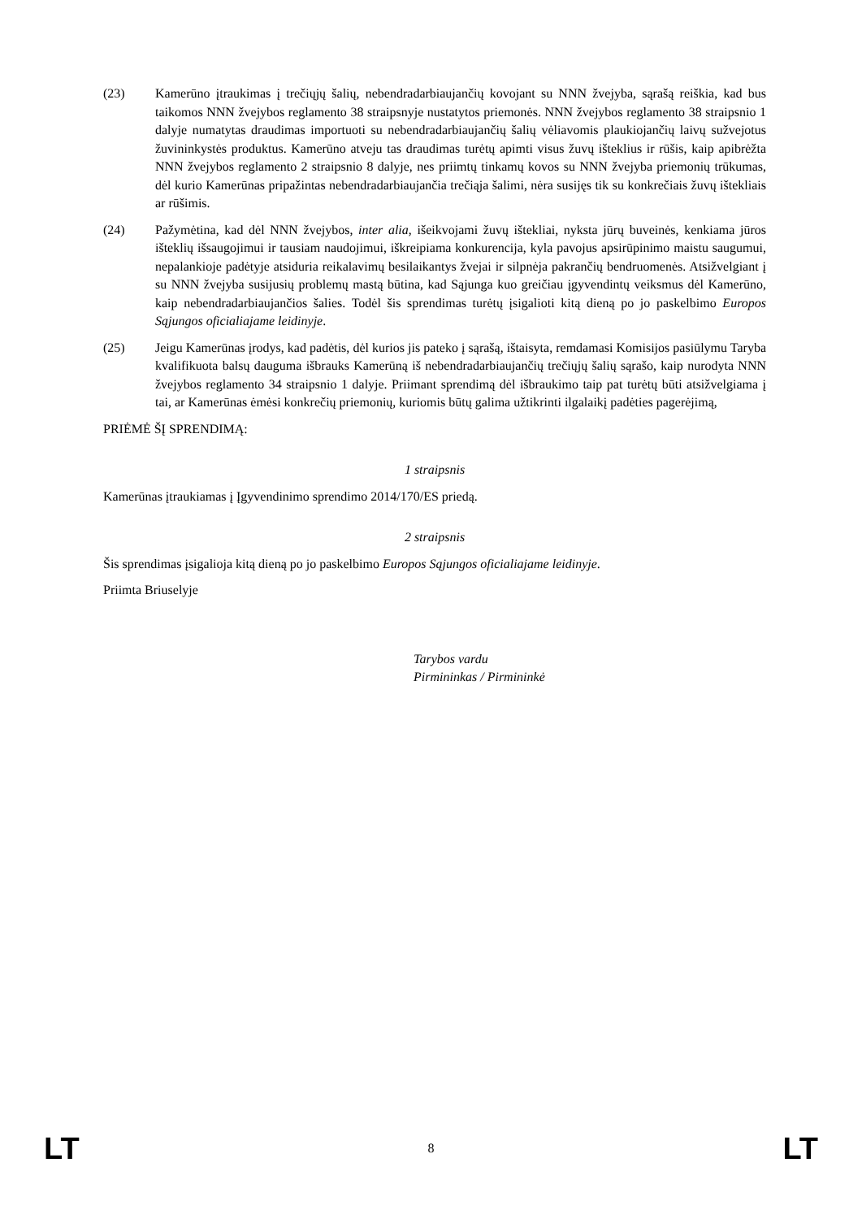(23) Kamerūno įtraukimas į trečiųjų šalių, nebendradarbiaujančių kovojant su NNN žvejyba, sąrašą reiškia, kad bus taikomos NNN žvejybos reglamento 38 straipsnyje nustatytos priemonės. NNN žvejybos reglamento 38 straipsnio 1 dalyje numatytas draudimas importuoti su nebendradarbiaujančių šalių vėliavomis plaukiojančių laivų sužvejotus žuvininkystės produktus. Kamerūno atveju tas draudimas turėtų apimti visus žuvų išteklius ir rūšis, kaip apibrėžta NNN žvejybos reglamento 2 straipsnio 8 dalyje, nes priimtų tinkamų kovos su NNN žvejyba priemonių trūkumas, dėl kurio Kamerūnas pripažintas nebendradarbiaujančia trečiąja šalimi, nėra susijęs tik su konkrečiais žuvų ištekliais ar rūšimis.
(24) Pažymėtina, kad dėl NNN žvejybos, inter alia, išeikvojami žuvų ištekliai, nyksta jūrų buveinės, kenkiama jūros išteklių išsaugojimui ir tausiam naudojimui, iškreipiama konkurencija, kyla pavojus apsirūpinimo maistu saugumui, nepalankioje padėtyje atsiduria reikalavimų besilaikantys žvejai ir silpnėja pakrančių bendruomenės. Atsižvelgiant į su NNN žvejyba susijusių problemų mastą būtina, kad Sąjunga kuo greičiau įgyvendintų veiksmus dėl Kamerūno, kaip nebendradarbiaujančios šalies. Todėl šis sprendimas turėtų įsigalioti kitą dieną po jo paskelbimo Europos Sąjungos oficialiajame leidinyje.
(25) Jeigu Kamerūnas įrodys, kad padėtis, dėl kurios jis pateko į sąrašą, ištaisyta, remdamasi Komisijos pasiūlymu Taryba kvalifikuota balsų dauguma išbrauks Kamerūną iš nebendradarbiaujančių trečiųjų šalių sąrašo, kaip nurodyta NNN žvejybos reglamento 34 straipsnio 1 dalyje. Priimant sprendimą dėl išbraukimo taip pat turėtų būti atsižvelgiama į tai, ar Kamerūnas ėmėsi konkrečių priemonių, kuriomis būtų galima užtikrinti ilgalaikį padėties pagerėjimą,
PRIĖMĖ ŠĮ SPRENDIMĄ:
1 straipsnis
Kamerūnas įtraukiamas į Įgyvendinimo sprendimo 2014/170/ES priedą.
2 straipsnis
Šis sprendimas įsigalioja kitą dieną po jo paskelbimo Europos Sąjungos oficialiajame leidinyje.
Priimta Briuselyje
Tarybos vardu
Pirmininkas / Pirmininkė
LT 8 LT